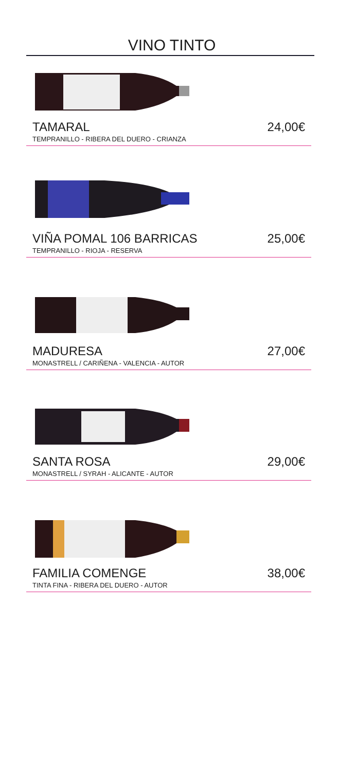VINO TINTO
TAMARAL 24,00€
TEMPRANILLO - RIBERA DEL DUERO - CRIANZA
VIÑA POMAL 106 BARRICAS 25,00€
TEMPRANILLO - RIOJA - RESERVA
MADURESA 27,00€
MONASTRELL / CARIÑENA - VALENCIA - AUTOR
SANTA ROSA 29,00€
MONASTRELL / SYRAH - ALICANTE - AUTOR
FAMILIA COMENGE 38,00€
TINTA FINA - RIBERA DEL DUERO - AUTOR